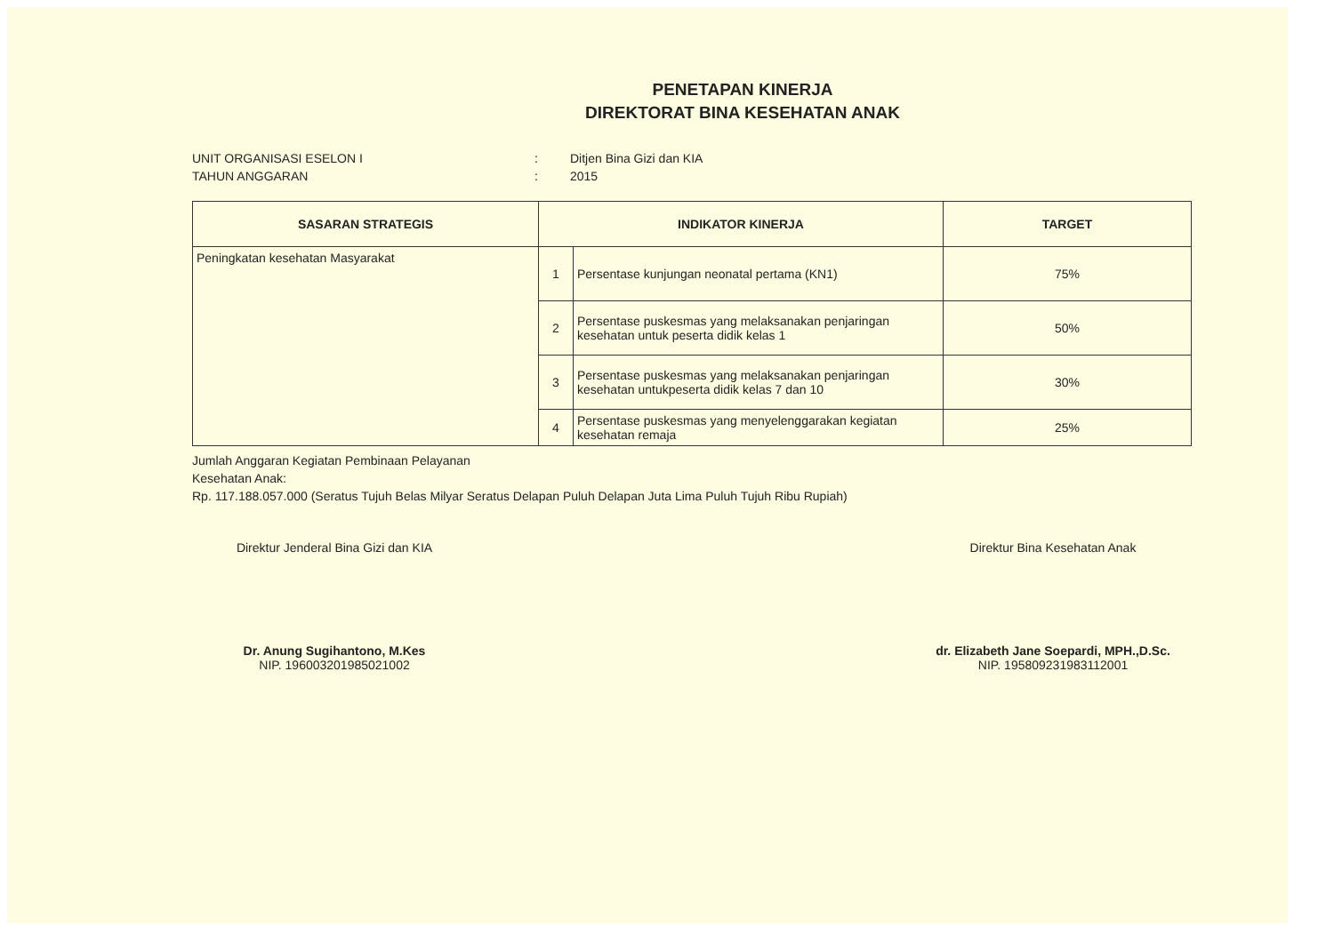PENETAPAN KINERJA
DIREKTORAT BINA KESEHATAN ANAK
UNIT ORGANISASI ESELON I: Ditjen Bina Gizi dan KIA
TAHUN ANGGARAN: 2015
| SASARAN STRATEGIS | INDIKATOR KINERJA | | TARGET |
| --- | --- | --- | --- |
| Peningkatan kesehatan Masyarakat | 1 | Persentase kunjungan neonatal pertama (KN1) | 75% |
| | 2 | Persentase puskesmas yang melaksanakan penjaringan kesehatan untuk peserta didik kelas 1 | 50% |
| | 3 | Persentase puskesmas yang melaksanakan penjaringan kesehatan untukpeserta didik kelas 7 dan 10 | 30% |
| | 4 | Persentase puskesmas yang menyelenggarakan kegiatan kesehatan remaja | 25% |
Jumlah Anggaran Kegiatan Pembinaan Pelayanan
Kesehatan Anak:
Rp. 117.188.057.000 (Seratus Tujuh Belas Milyar Seratus Delapan Puluh Delapan Juta Lima Puluh Tujuh Ribu Rupiah)
Direktur Jenderal Bina Gizi dan KIA
Dr. Anung Sugihantono, M.Kes
NIP. 196003201985021002
Direktur Bina Kesehatan Anak
dr. Elizabeth Jane Soepardi, MPH.,D.Sc.
NIP. 195809231983112001